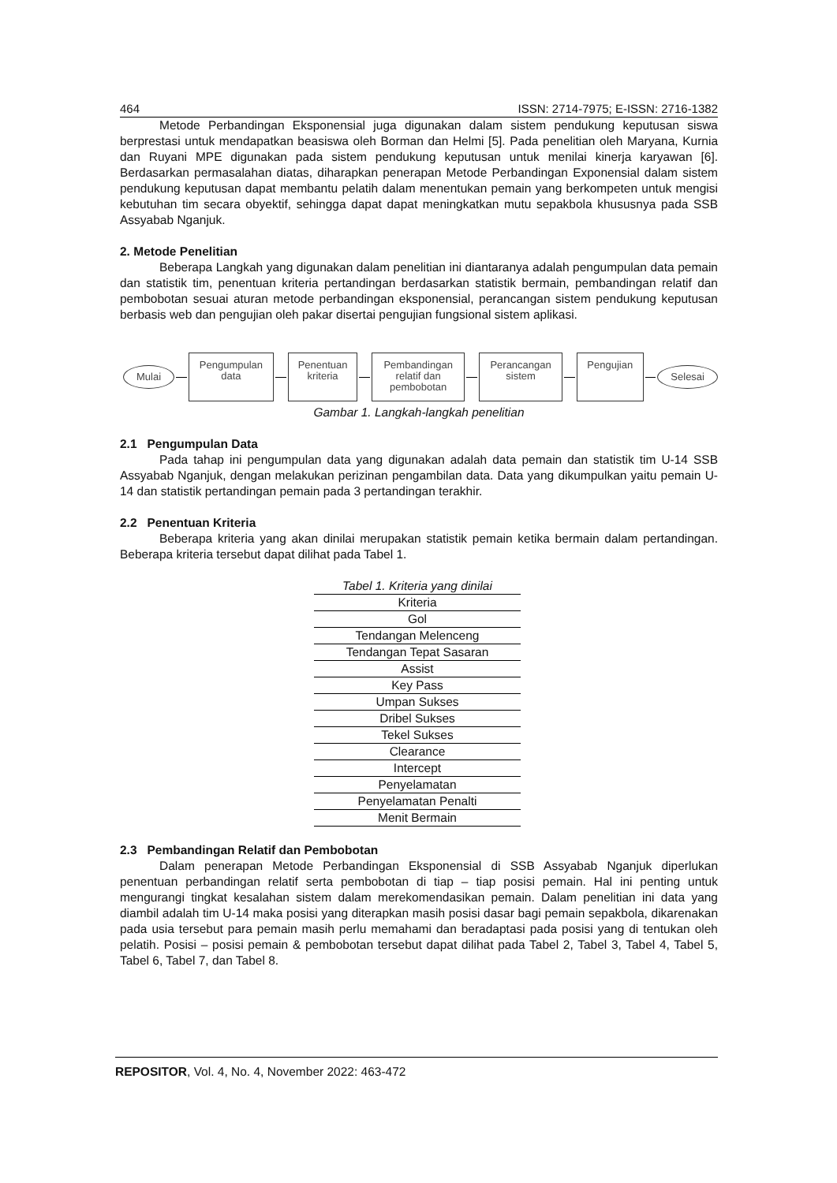464 ISSN: 2714-7975; E-ISSN: 2716-1382
Metode Perbandingan Eksponensial juga digunakan dalam sistem pendukung keputusan siswa berprestasi untuk mendapatkan beasiswa oleh Borman dan Helmi [5]. Pada penelitian oleh Maryana, Kurnia dan Ruyani MPE digunakan pada sistem pendukung keputusan untuk menilai kinerja karyawan [6]. Berdasarkan permasalahan diatas, diharapkan penerapan Metode Perbandingan Exponensial dalam sistem pendukung keputusan dapat membantu pelatih dalam menentukan pemain yang berkompeten untuk mengisi kebutuhan tim secara obyektif, sehingga dapat dapat meningkatkan mutu sepakbola khususnya pada SSB Assyabab Nganjuk.
2. Metode Penelitian
Beberapa Langkah yang digunakan dalam penelitian ini diantaranya adalah pengumpulan data pemain dan statistik tim, penentuan kriteria pertandingan berdasarkan statistik bermain, pembandingan relatif dan pembobotan sesuai aturan metode perbandingan eksponensial, perancangan sistem pendukung keputusan berbasis web dan pengujian oleh pakar disertai pengujian fungsional sistem aplikasi.
Mulai
Pengumpulan
data
Penentuan
kriteria
Pembandingan
relatif dan
pembobotan
Perancangan
sistem
Pengujian
Selesai
Gambar 1. Langkah-langkah penelitian
2.1 Pengumpulan Data
Pada tahap ini pengumpulan data yang digunakan adalah data pemain dan statistik tim U-14 SSB Assyabab Nganjuk, dengan melakukan perizinan pengambilan data. Data yang dikumpulkan yaitu pemain U-14 dan statistik pertandingan pemain pada 3 pertandingan terakhir.
2.2 Penentuan Kriteria
Beberapa kriteria yang akan dinilai merupakan statistik pemain ketika bermain dalam pertandingan. Beberapa kriteria tersebut dapat dilihat pada Tabel 1.
Tabel 1. Kriteria yang dinilai
| Kriteria |
| --- |
| Gol |
| Tendangan Melenceng |
| Tendangan Tepat Sasaran |
| Assist |
| Key Pass |
| Umpan Sukses |
| Dribel Sukses |
| Tekel Sukses |
| Clearance |
| Intercept |
| Penyelamatan |
| Penyelamatan Penalti |
| Menit Bermain |
2.3 Pembandingan Relatif dan Pembobotan
Dalam penerapan Metode Perbandingan Eksponensial di SSB Assyabab Nganjuk diperlukan penentuan perbandingan relatif serta pembobotan di tiap – tiap posisi pemain. Hal ini penting untuk mengurangi tingkat kesalahan sistem dalam merekomendasikan pemain. Dalam penelitian ini data yang diambil adalah tim U-14 maka posisi yang diterapkan masih posisi dasar bagi pemain sepakbola, dikarenakan pada usia tersebut para pemain masih perlu memahami dan beradaptasi pada posisi yang di tentukan oleh pelatih. Posisi – posisi pemain & pembobotan tersebut dapat dilihat pada Tabel 2, Tabel 3, Tabel 4, Tabel 5, Tabel 6, Tabel 7, dan Tabel 8.
REPOSITOR, Vol. 4, No. 4, November 2022: 463-472